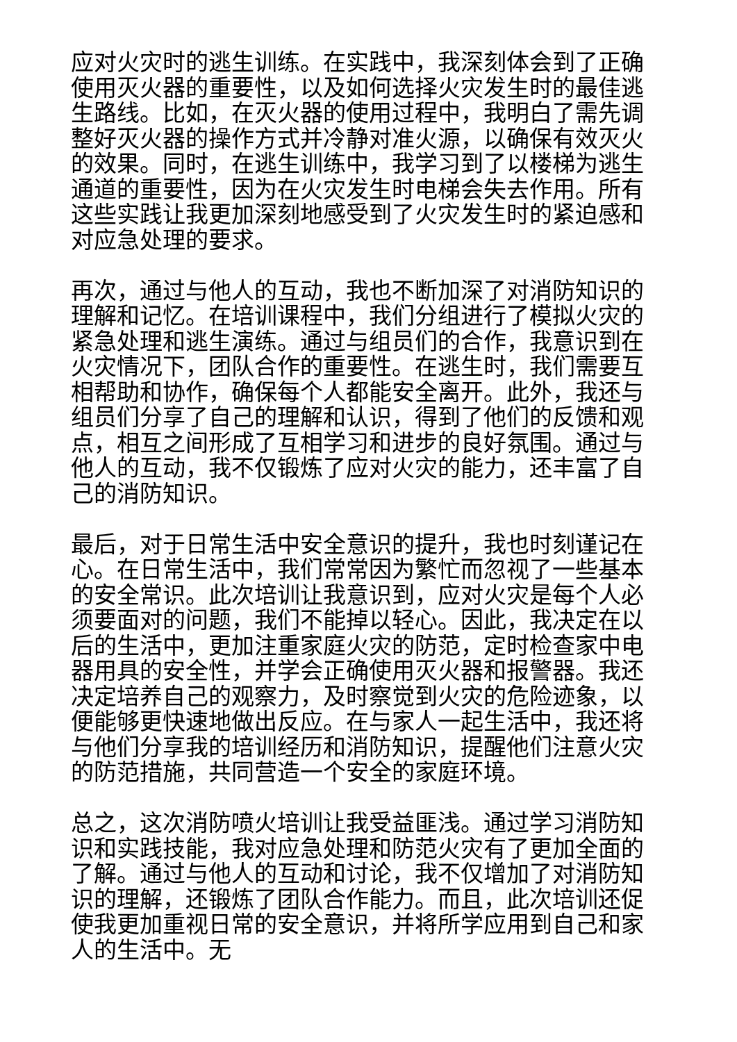应对火灾时的逃生训练。在实践中，我深刻体会到了正确使用灭火器的重要性，以及如何选择火灾发生时的最佳逃生路线。比如，在灭火器的使用过程中，我明白了需先调整好灭火器的操作方式并冷静对准火源，以确保有效灭火的效果。同时，在逃生训练中，我学习到了以楼梯为逃生通道的重要性，因为在火灾发生时电梯会失去作用。所有这些实践让我更加深刻地感受到了火灾发生时的紧迫感和对应急处理的要求。
再次，通过与他人的互动，我也不断加深了对消防知识的理解和记忆。在培训课程中，我们分组进行了模拟火灾的紧急处理和逃生演练。通过与组员们的合作，我意识到在火灾情况下，团队合作的重要性。在逃生时，我们需要互相帮助和协作，确保每个人都能安全离开。此外，我还与组员们分享了自己的理解和认识，得到了他们的反馈和观点，相互之间形成了互相学习和进步的良好氛围。通过与他人的互动，我不仅锻炼了应对火灾的能力，还丰富了自己的消防知识。
最后，对于日常生活中安全意识的提升，我也时刻谨记在心。在日常生活中，我们常常因为繁忙而忽视了一些基本的安全常识。此次培训让我意识到，应对火灾是每个人必须要面对的问题，我们不能掉以轻心。因此，我决定在以后的生活中，更加注重家庭火灾的防范，定时检查家中电器用具的安全性，并学会正确使用灭火器和报警器。我还决定培养自己的观察力，及时察觉到火灾的危险迹象，以便能够更快速地做出反应。在与家人一起生活中，我还将与他们分享我的培训经历和消防知识，提醒他们注意火灾的防范措施，共同营造一个安全的家庭环境。
总之，这次消防喷火培训让我受益匪浅。通过学习消防知识和实践技能，我对应急处理和防范火灾有了更加全面的了解。通过与他人的互动和讨论，我不仅增加了对消防知识的理解，还锻炼了团队合作能力。而且，此次培训还促使我更加重视日常的安全意识，并将所学应用到自己和家人的生活中。无